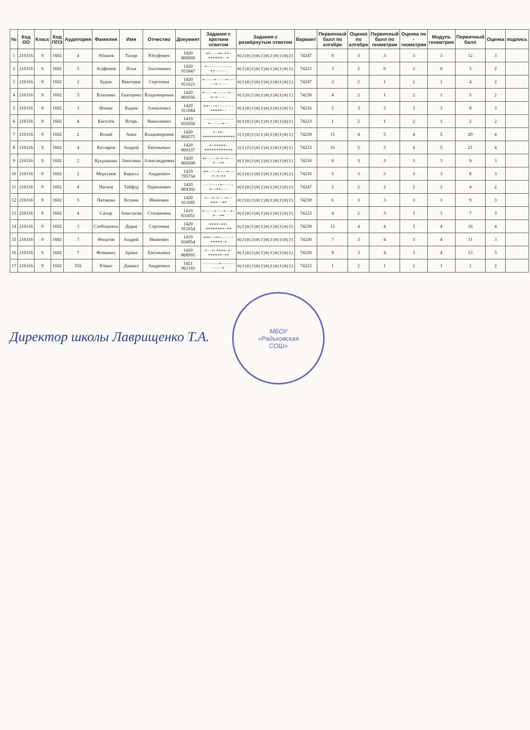| № | Код ОО | Класс | Код ППЭ | Аудитория | Фамилия | Имя | Отчество | Документ | Задания с кратким ответом | Задания с развёрнутым ответом | Вариант | Первичный балл по алгебре | Оценка по алгебре | Первичный балл по геометрии | Оценка по - геометрии | Модуль геометрия | Первичный балл | Оценка | подпись |
| --- | --- | --- | --- | --- | --- | --- | --- | --- | --- | --- | --- | --- | --- | --- | --- | --- | --- | --- | --- |
| 1 | 216316 | 9 | 1602 | 4 | Абашов | Тахир | Юсуфович | 1420 869009 | ++---++-++-++++++--+ | 0(2)0(2)0(2)0(2)0(2)0(2) | 74247 | 9 | 3 | 3 | 3 | 3 | 12 | 3 | |
| 2 | 216316 | 9 | 1602 | 5 | Агафонов | Илья | Эльтонович | 1420 911847 | +-----------++----- | 0(2)0(2)0(2)0(2)0(2)0(2) | 74223 | 3 | 2 | 0 | 2 | 0 | 3 | 2 | |
| 3 | 216316 | 9 | 1602 | 2 | Бурак | Виктория | Сергеевна | 1420 911623 | +----+----+-----+---- | 0(2)0(2)0(2)0(2)0(2)0(2) | 74247 | 3 | 2 | 1 | 2 | 1 | 4 | 2 | |
| 4 | 216316 | 9 | 1602 | 5 | Власенко | Екатерина | Владимировна | 1420 869556 | +----+-----+--+-+---- | 0(2)0(2)0(2)0(2)0(2)0(2) | 74230 | 4 | 2 | 1 | 2 | 1 | 5 | 2 | |
| 5 | 216316 | 9 | 1602 | 3 | Ионин | Вадим | Алексеевич | 1420 911684 | ++---+-------+++++-- | 0(2)0(2)0(2)0(2)0(2)0(2) | 74216 | 5 | 3 | 3 | 3 | 3 | 8 | 3 | |
| 6 | 216316 | 9 | 1602 | 4 | Киселёв | Игорь | Николаевич | 1419 835058 | -------------+-----+-- | 0(2)0(2)0(2)0(2)0(2)0(2) | 74223 | 1 | 2 | 1 | 2 | 1 | 2 | 2 | |
| 7 | 216316 | 9 | 1602 | 2 | Колий | Анна | Владимировна | 1420 869575 | +-++-++++++++++++++ | 2(2)0(2)1(2)0(2)0(2)0(2) | 74230 | 15 | 4 | 5 | 4 | 5 | 20 | 4 | |
| 8 | 216316 | 9 | 1602 | 4 | Котляров | Андрей | Евгеньевич | 1420 869337 | +-+++++-++++++++++++ | 2(2)2(2)0(2)0(2)0(2)0(2) | 74223 | 16 | 5 | 5 | 4 | 5 | 21 | 4 | |
| 9 | 216316 | 9 | 1602 | 2 | Кукушкина | Ангелина | Александровна | 1420 869508 | ++----+-+-+---+--++ | 0(2)0(2)0(2)0(2)0(2)0(2) | 74216 | 6 | 3 | 3 | 3 | 3 | 9 | 3 | |
| 10 | 216316 | 9 | 1602 | 2 | Моргунов | Кирилл | Андреевич | 1419 795734 | ++----+---+--+-+-++ | 0(2)0(2)0(2)0(2)0(2)0(2) | 74216 | 5 | 3 | 3 | 3 | 3 | 8 | 3 | |
| 11 | 216316 | 9 | 1602 | 4 | Нагиев | Тайфур | Парвизович | 1420 869392 | -------+-----+--++--- | 0(2)0(2)0(2)0(2)0(2)0(2) | 74247 | 2 | 2 | 2 | 2 | 2 | 4 | 2 | |
| 12 | 216316 | 9 | 1602 | 5 | Пятакова | Ксения | Ивановна | 1420 911685 | +--+-+---+--+++--++ | 0(2)0(2)0(2)0(2)0(2)0(2) | 74230 | 6 | 3 | 3 | 3 | 3 | 9 | 3 | |
| 13 | 216316 | 9 | 1602 | 4 | Сатыр | Анастасия | Степановна | 1419 835051 | +----+---+--+-+--++ | 0(2)0(2)0(2)0(2)0(2)0(2) | 74223 | 4 | 2 | 3 | 3 | 3 | 7 | 3 | |
| 14 | 216316 | 9 | 1602 | 3 | Слободенюк | Дарья | Сергеевна | 1420 911654 | ++++-++-++++++++-++ | 0(2)0(2)0(2)0(2)0(2)0(2) | 74230 | 12 | 4 | 4 | 3 | 4 | 16 | 4 | |
| 15 | 216316 | 9 | 1602 | 7 | Филатов | Андрей | Иванович | 1419 834954 | +++--++------+++++-+ | 0(2)0(2)0(2)0(2)0(2)0(2) | 74230 | 7 | 3 | 4 | 3 | 4 | 11 | 3 | |
| 16 | 216316 | 9 | 1602 | 7 | Фоминых | Арина | Евгеньевна | 1420 868995 | +--+-++++-+-++++++-++ | 0(2)0(2)0(2)0(2)0(2)0(2) | 74230 | 9 | 3 | 4 | 3 | 4 | 13 | 3 | |
| 17 | 216316 | 9 | 1602 | 555 | Юшко | Даниил | Андреевич | 1421 961183 | -------+----------+ | 0(2)0(2)0(2)0(2)0(2)0(2) | 74223 | 1 | 2 | 1 | 2 | 1 | 2 | 2 | |
Директор школы Лаврищенко Т.А. МБОУ
«Радьковская
СОШ»